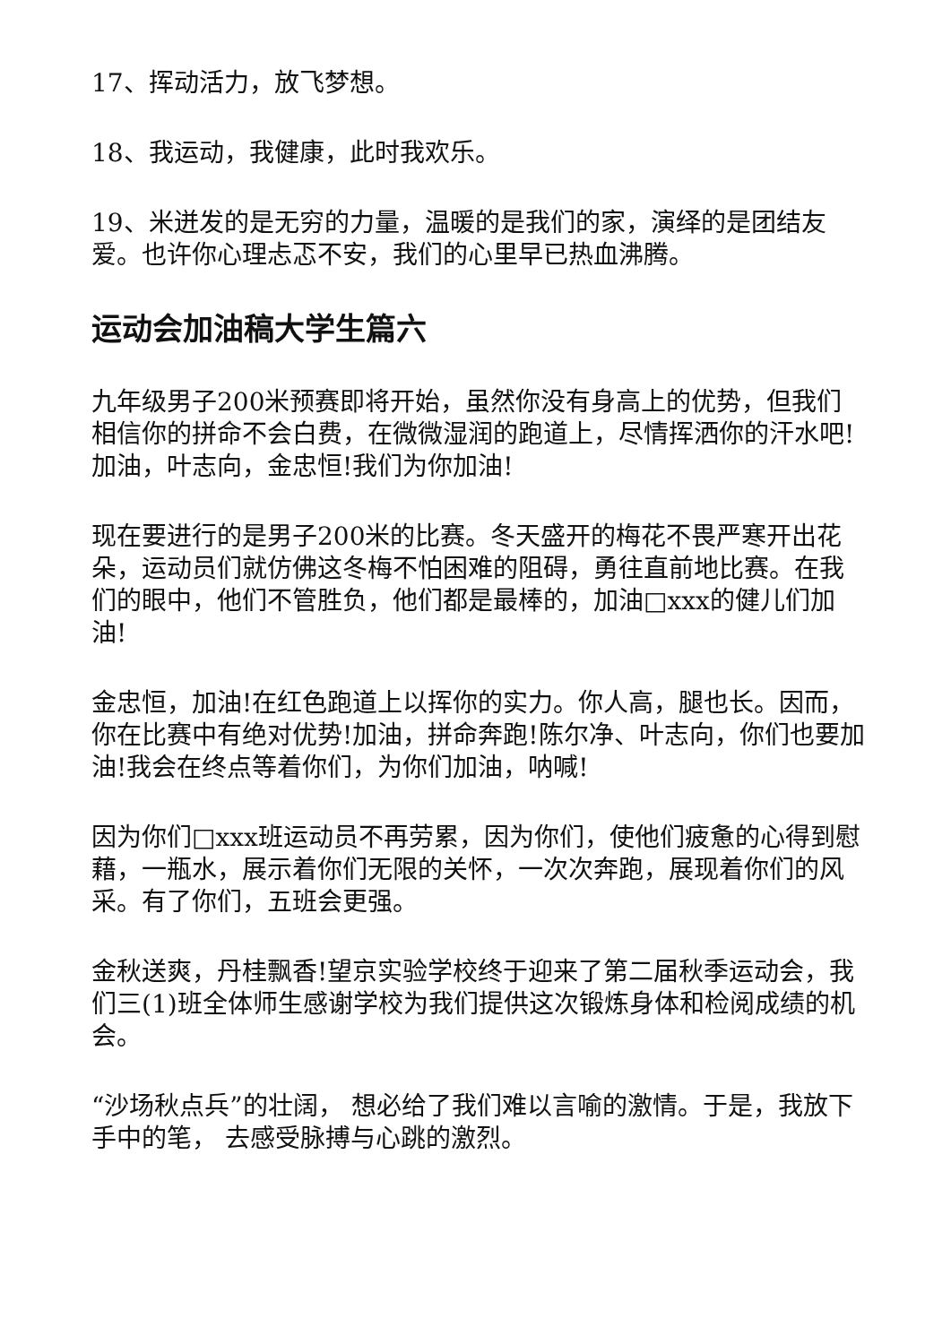17、挥动活力，放飞梦想。
18、我运动，我健康，此时我欢乐。
19、米迸发的是无穷的力量，温暖的是我们的家，演绎的是团结友爱。也许你心理忐忑不安，我们的心里早已热血沸腾。
运动会加油稿大学生篇六
九年级男子200米预赛即将开始，虽然你没有身高上的优势，但我们相信你的拼命不会白费，在微微湿润的跑道上，尽情挥洒你的汗水吧!加油，叶志向，金忠恒!我们为你加油!
现在要进行的是男子200米的比赛。冬天盛开的梅花不畏严寒开出花朵，运动员们就仿佛这冬梅不怕困难的阻碍，勇往直前地比赛。在我们的眼中，他们不管胜负，他们都是最棒的，加油□xxx的健儿们加油!
金忠恒，加油!在红色跑道上以挥你的实力。你人高，腿也长。因而，你在比赛中有绝对优势!加油，拼命奔跑!陈尔净、叶志向，你们也要加油!我会在终点等着你们，为你们加油，呐喊!
因为你们□xxx班运动员不再劳累，因为你们，使他们疲惫的心得到慰藉，一瓶水，展示着你们无限的关怀，一次次奔跑，展现着你们的风采。有了你们，五班会更强。
金秋送爽，丹桂飘香!望京实验学校终于迎来了第二届秋季运动会，我们三(1)班全体师生感谢学校为我们提供这次锻炼身体和检阅成绩的机会。
“沙场秋点兵”的壮阔， 想必给了我们难以言喻的激情。于是，我放下手中的笔， 去感受脉搏与心跳的激烈。